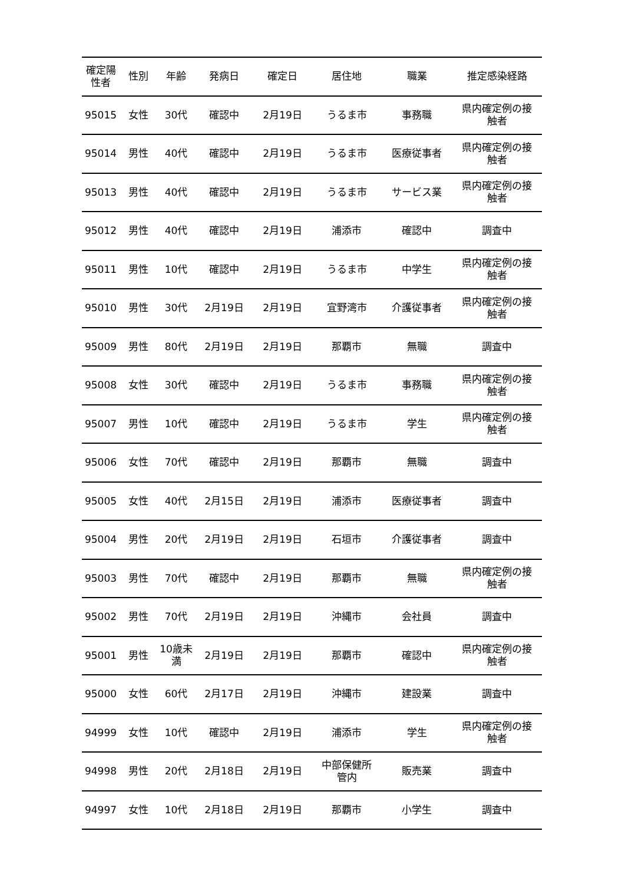| 確定陽 性者 | 性別 | 年齢 | 発病日 | 確定日 | 居住地 | 職業 | 推定感染経路 |
| --- | --- | --- | --- | --- | --- | --- | --- |
| 95015 | 女性 | 30代 | 確認中 | 2月19日 | うるま市 | 事務職 | 県内確定例の接 触者 |
| 95014 | 男性 | 40代 | 確認中 | 2月19日 | うるま市 | 医療従事者 | 県内確定例の接 触者 |
| 95013 | 男性 | 40代 | 確認中 | 2月19日 | うるま市 | サービス業 | 県内確定例の接 触者 |
| 95012 | 男性 | 40代 | 確認中 | 2月19日 | 浦添市 | 確認中 | 調査中 |
| 95011 | 男性 | 10代 | 確認中 | 2月19日 | うるま市 | 中学生 | 県内確定例の接 触者 |
| 95010 | 男性 | 30代 | 2月19日 | 2月19日 | 宜野湾市 | 介護従事者 | 県内確定例の接 触者 |
| 95009 | 男性 | 80代 | 2月19日 | 2月19日 | 那覇市 | 無職 | 調査中 |
| 95008 | 女性 | 30代 | 確認中 | 2月19日 | うるま市 | 事務職 | 県内確定例の接 触者 |
| 95007 | 男性 | 10代 | 確認中 | 2月19日 | うるま市 | 学生 | 県内確定例の接 触者 |
| 95006 | 女性 | 70代 | 確認中 | 2月19日 | 那覇市 | 無職 | 調査中 |
| 95005 | 女性 | 40代 | 2月15日 | 2月19日 | 浦添市 | 医療従事者 | 調査中 |
| 95004 | 男性 | 20代 | 2月19日 | 2月19日 | 石垣市 | 介護従事者 | 調査中 |
| 95003 | 男性 | 70代 | 確認中 | 2月19日 | 那覇市 | 無職 | 県内確定例の接 触者 |
| 95002 | 男性 | 70代 | 2月19日 | 2月19日 | 沖縄市 | 会社員 | 調査中 |
| 95001 | 男性 | 10歳未 満 | 2月19日 | 2月19日 | 那覇市 | 確認中 | 県内確定例の接 触者 |
| 95000 | 女性 | 60代 | 2月17日 | 2月19日 | 沖縄市 | 建設業 | 調査中 |
| 94999 | 女性 | 10代 | 確認中 | 2月19日 | 浦添市 | 学生 | 県内確定例の接 触者 |
| 94998 | 男性 | 20代 | 2月18日 | 2月19日 | 中部保健所 管内 | 販売業 | 調査中 |
| 94997 | 女性 | 10代 | 2月18日 | 2月19日 | 那覇市 | 小学生 | 調査中 |